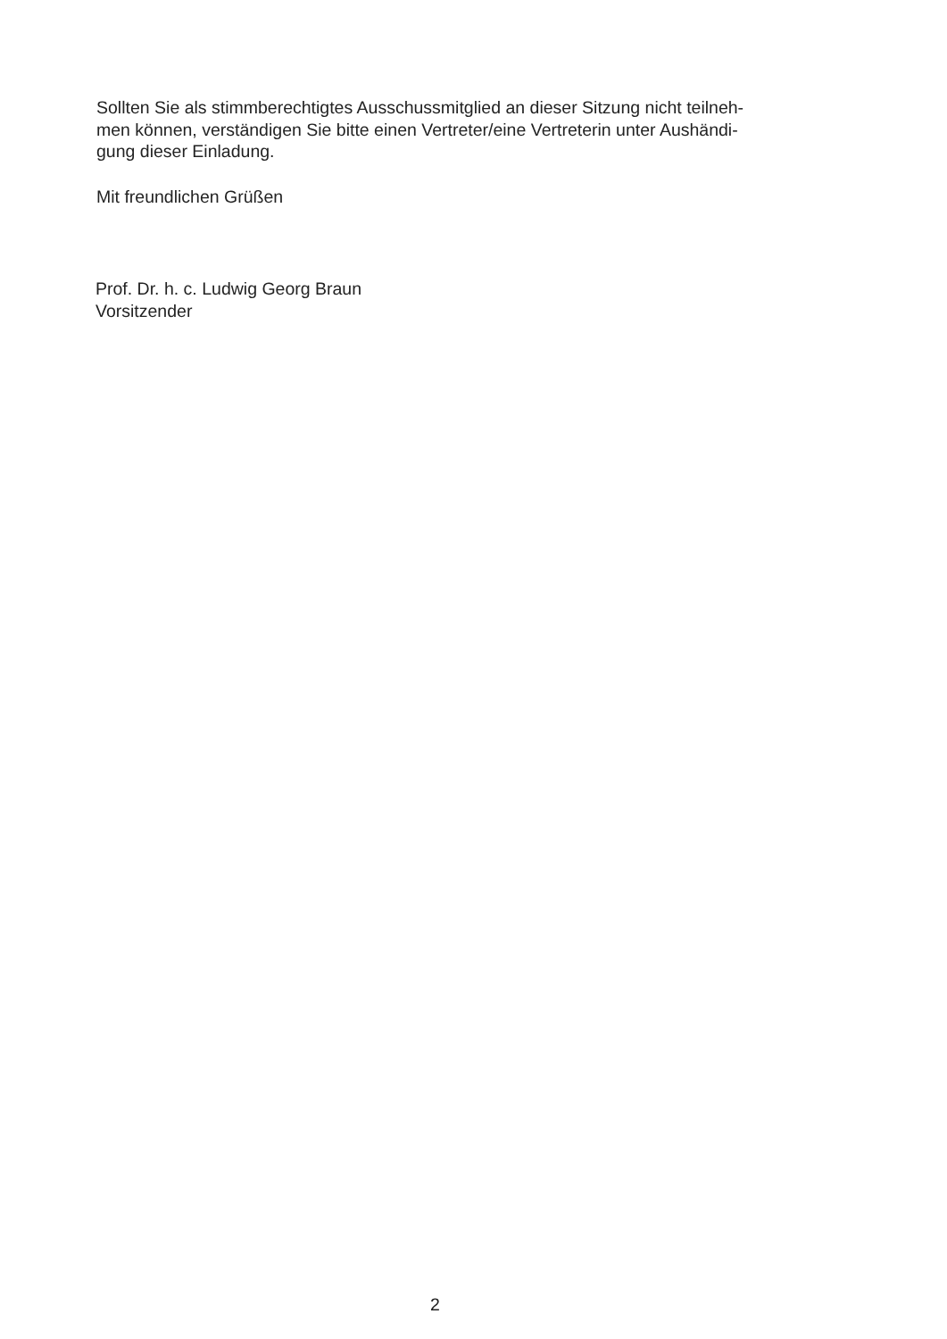Sollten Sie als stimmberechtigtes Ausschussmitglied an dieser Sitzung nicht teilneh-
men können, verständigen Sie bitte einen Vertreter/eine Vertreterin unter Aushändi-
gung dieser Einladung.
Mit freundlichen Grüßen
Prof. Dr. h. c. Ludwig Georg Braun
Vorsitzender
2